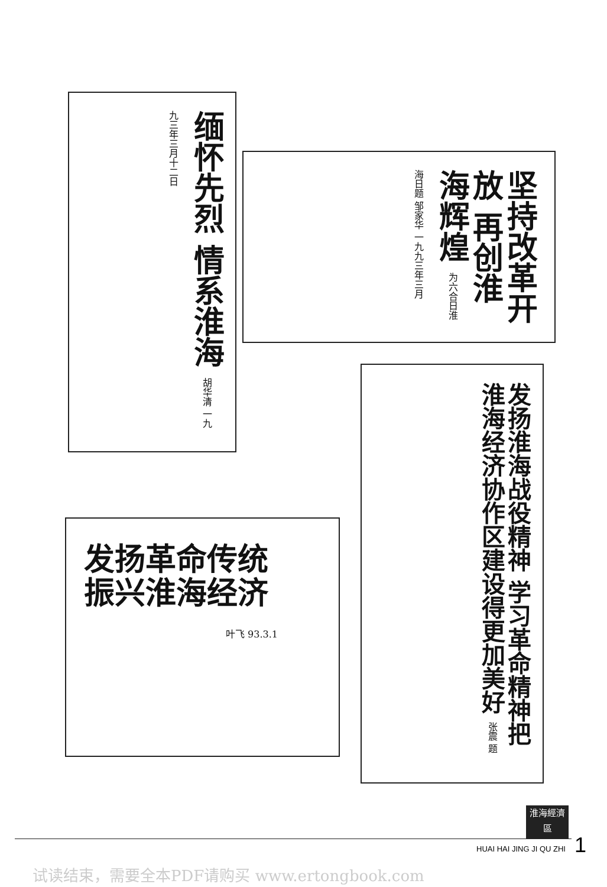缅怀先烈 情系淮海 胡华清 一九九三年三月十二日
坚持改革开放 再创淮海辉煌 为六合日淮海日题 邹家华 一九九三年三月
发扬淮海战役精神 学习革命精神把淮海经济协作区建设得更加美好 张震 题
发扬革命传统
振兴淮海经济
叶飞 93.3.1
淮海經濟區
HUAI HAI JING JI QU ZHI 1
试读结束，需要全本PDF请购买 www.ertongbook.com